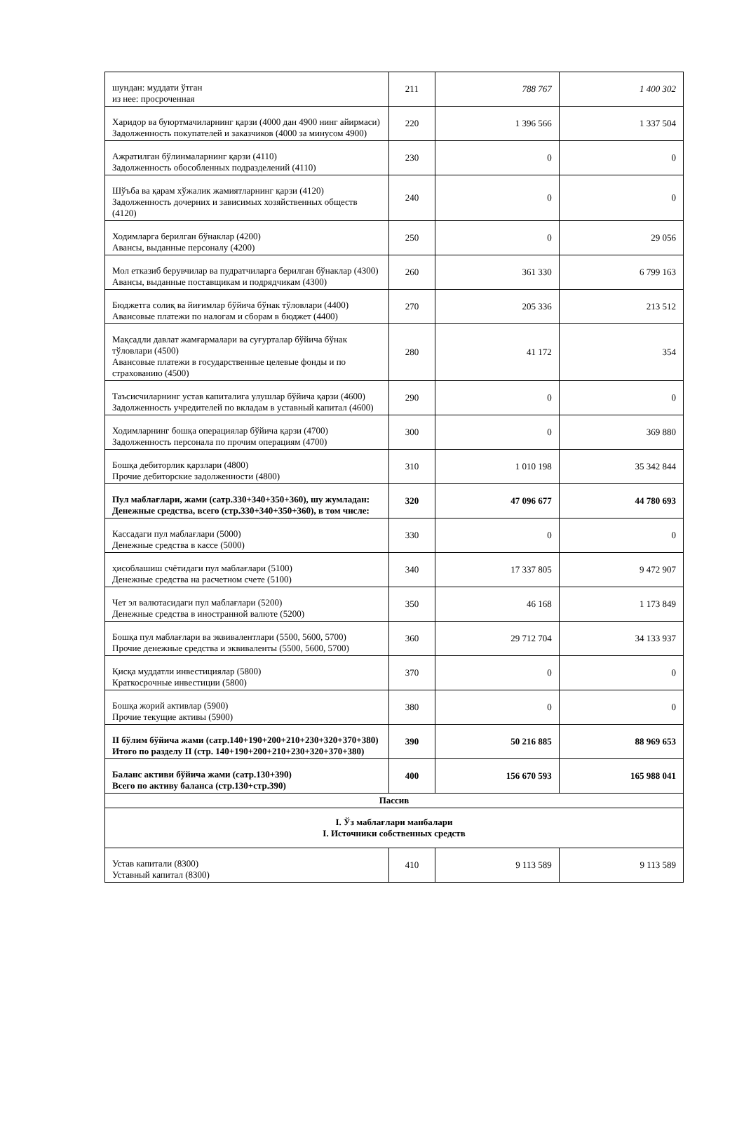| шундан: муддати ўтган из нее: просроченная | 211 | 788 767 | 1 400 302 |
| Харидор ва буюртмачиларнинг қарзи (4000 дан 4900 нинг айирмаси) Задолженность покупателей и заказчиков (4000 за минусом 4900) | 220 | 1 396 566 | 1 337 504 |
| Ажратилган бўлинмаларнинг қарзи (4110) Задолженность обособленных подразделений (4110) | 230 | 0 | 0 |
| Шўъба ва қарам хўжалик жамиятларнинг қарзи (4120) Задолженность дочерних и зависимых хозяйственных обществ (4120) | 240 | 0 | 0 |
| Ходимларга берилган бўнаклар (4200) Авансы, выданные персоналу (4200) | 250 | 0 | 29 056 |
| Мол етказиб берувчилар ва пудратчиларга берилган бўнаклар (4300) Авансы, выданные поставщикам и подрядчикам (4300) | 260 | 361 330 | 6 799 163 |
| Бюджетга солиқ ва йиғимлар бўйича бўнак тўловлари (4400) Авансовые платежи по налогам и сборам в бюджет (4400) | 270 | 205 336 | 213 512 |
| Мақсадли давлат жамғармалари ва суғурталар бўйича бўнак тўловлари (4500) Авансовые платежи в государственные целевые фонды и по страхованию (4500) | 280 | 41 172 | 354 |
| Таъсисчиларнинг устав капиталига улушлар бўйича қарзи (4600) Задолженность учредителей по вкладам в уставный капитал (4600) | 290 | 0 | 0 |
| Ходимларнинг бошқа операциялар бўйича қарзи (4700) Задолженность персонала по прочим операциям (4700) | 300 | 0 | 369 880 |
| Бошқа дебиторлик қарзлари (4800) Прочие дебиторские задолженности (4800) | 310 | 1 010 198 | 35 342 844 |
| Пул маблағлари, жами (сатр.330+340+350+360), шу жумладан: Денежные средства, всего (стр.330+340+350+360), в том числе: | 320 | 47 096 677 | 44 780 693 |
| Кассадаги пул маблағлари (5000) Денежные средства в кассе (5000) | 330 | 0 | 0 |
| ҳисоблашиш счётидаги пул маблағлари (5100) Денежные средства на расчетном счете (5100) | 340 | 17 337 805 | 9 472 907 |
| Чет эл валютасидаги пул маблағлари (5200) Денежные средства в иностранной валюте (5200) | 350 | 46 168 | 1 173 849 |
| Бошқа пул маблағлари ва эквивалентлари (5500, 5600, 5700) Прочие денежные средства и эквиваленты (5500, 5600, 5700) | 360 | 29 712 704 | 34 133 937 |
| Қисқа муддатли инвестициялар (5800) Краткосрочные инвестиции (5800) | 370 | 0 | 0 |
| Бошқа жорий активлар (5900) Прочие текущие активы (5900) | 380 | 0 | 0 |
| II бўлим бўйича жами (сатр.140+190+200+210+230+320+370+380) Итого по разделу II (стр. 140+190+200+210+230+320+370+380) | 390 | 50 216 885 | 88 969 653 |
| Баланс активи бўйича жами (сатр.130+390) Всего по активу баланса (стр.130+стр.390) | 400 | 156 670 593 | 165 988 041 |
| Пассив | | | |
| I. Ўз маблағлари манбалари I. Источники собственных средств | | | |
| Устав капитали (8300) Уставный капитал (8300) | 410 | 9 113 589 | 9 113 589 |